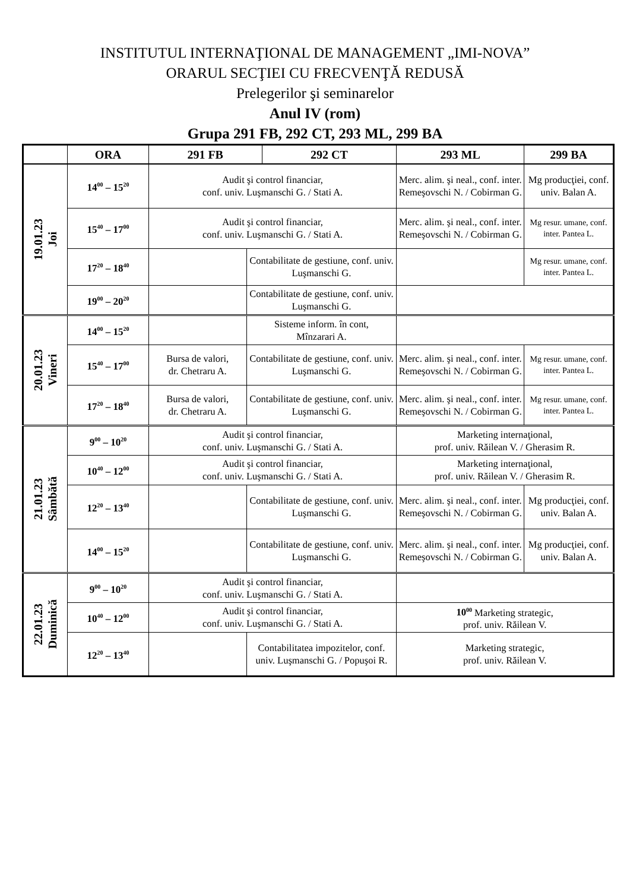INSTITUTUL INTERNAŢIONAL DE MANAGEMENT „IMI-NOVA”
ORARUL SECŢIEI CU FRECVENŢĂ REDUSĂ
Prelegerilor şi seminarelor
Anul IV (rom)
Grupa 291 FB, 292 CT, 293 ML, 299 BA
| | ORA | 291 FB | | 292 CT | 293 ML | 299 BA |
| --- | --- | --- | --- | --- | --- | --- |
| 19.01.23 Joi | 14<sup>00</sup> – 15<sup>20</sup> | Audit şi control financiar, conf. univ. Luşmanschi G. / Stati A. | | | Merc. alim. şi neal., conf. inter. Remeşovschi N. / Cobirman G. | Mg producţiei, conf. univ. Balan A. |
| | 15<sup>40</sup> – 17<sup>00</sup> | Audit şi control financiar, conf. univ. Luşmanschi G. / Stati A. | | | Merc. alim. şi neal., conf. inter. Remeşovschi N. / Cobirman G. | Mg resur. umane, conf. inter. Pantea L. |
| | 17<sup>20</sup> – 18<sup>40</sup> | | Contabilitate de gestiune, conf. univ. Luşmanschi G. | | | Mg resur. umane, conf. inter. Pantea L. |
| | 19<sup>00</sup> – 20<sup>20</sup> | | Contabilitate de gestiune, conf. univ. Luşmanschi G. | | | |
| 20.01.23 Vineri | 14<sup>00</sup> – 15<sup>20</sup> | | Sisteme inform. în cont, Mînzarari A. | | | |
| | 15<sup>40</sup> – 17<sup>00</sup> | Bursa de valori, dr. Chetraru A. | Contabilitate de gestiune, conf. univ. Luşmanschi G. | | Merc. alim. şi neal., conf. inter. Remeşovschi N. / Cobirman G. | Mg resur. umane, conf. inter. Pantea L. |
| | 17<sup>20</sup> – 18<sup>40</sup> | Bursa de valori, dr. Chetraru A. | Contabilitate de gestiune, conf. univ. Luşmanschi G. | | Merc. alim. şi neal., conf. inter. Remeşovschi N. / Cobirman G. | Mg resur. umane, conf. inter. Pantea L. |
| 21.01.23 Sâmbătă | 9<sup>00</sup> – 10<sup>20</sup> | Audit şi control financiar, conf. univ. Luşmanschi G. / Stati A. | | | Marketing internaţional, prof. univ. Răilean V. / Gherasim R. | |
| | 10<sup>40</sup> – 12<sup>00</sup> | Audit şi control financiar, conf. univ. Luşmanschi G. / Stati A. | | | Marketing internaţional, prof. univ. Răilean V. / Gherasim R. | |
| | 12<sup>20</sup> – 13<sup>40</sup> | | Contabilitate de gestiune, conf. univ. Luşmanschi G. | | Merc. alim. şi neal., conf. inter. Remeşovschi N. / Cobirman G. | Mg producţiei, conf. univ. Balan A. |
| | 14<sup>00</sup> – 15<sup>20</sup> | | Contabilitate de gestiune, conf. univ. Luşmanschi G. | | Merc. alim. şi neal., conf. inter. Remeşovschi N. / Cobirman G. | Mg producţiei, conf. univ. Balan A. |
| 22.01.23 Duminică | 9<sup>00</sup> – 10<sup>20</sup> | Audit şi control financiar, conf. univ. Luşmanschi G. / Stati A. | | | | |
| | 10<sup>40</sup> – 12<sup>00</sup> | Audit şi control financiar, conf. univ. Luşmanschi G. / Stati A. | | | 10<sup>00</sup> Marketing strategic, prof. univ. Răilean V. | |
| | 12<sup>20</sup> – 13<sup>40</sup> | | Contabilitatea impozitelor, conf. univ. Luşmanschi G. / Popuşoi R. | | Marketing strategic, prof. univ. Răilean V. | |